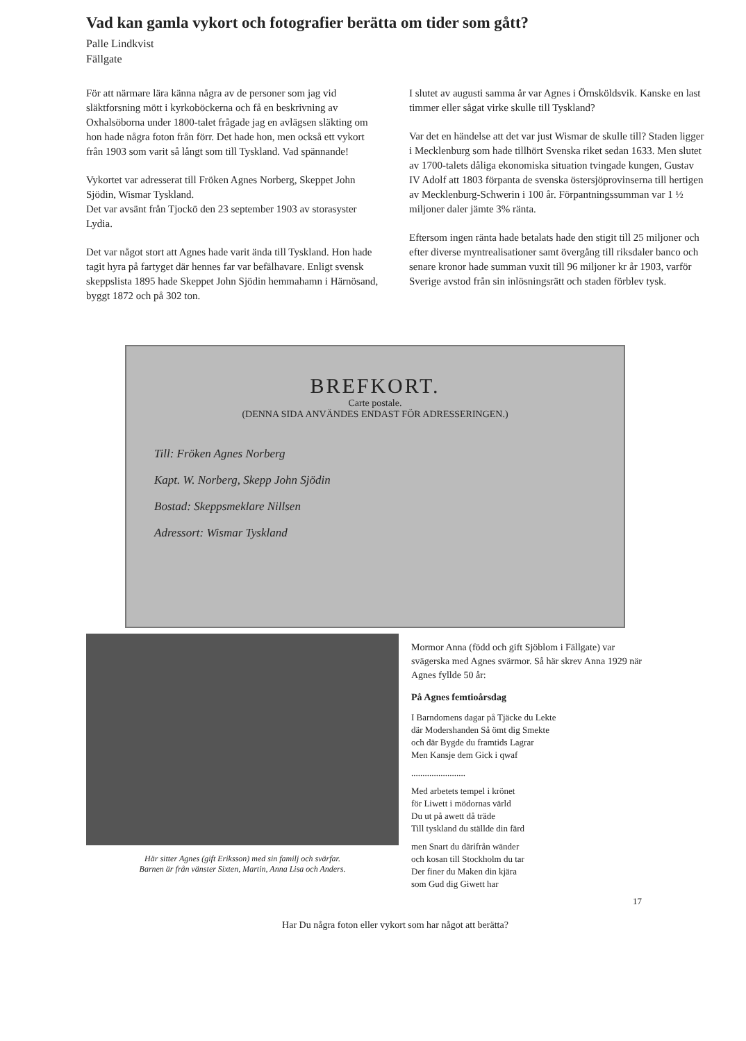Vad kan gamla vykort och fotografier berätta om tider som gått?
Palle Lindkvist
Fällgate
För att närmare lära känna några av de personer som jag vid släktforsning mött i kyrkoböckerna och få en beskrivning av Oxhalsöborna under 1800-talet frågade jag en avlägsen släkting om hon hade några foton från förr. Det hade hon, men också ett vykort från 1903 som varit så långt som till Tyskland. Vad spännande!
Vykortet var adresserat till Fröken Agnes Norberg, Skeppet John Sjödin, Wismar Tyskland.
Det var avsänt från Tjockö den 23 september 1903 av storasyster Lydia.
Det var något stort att Agnes hade varit ända till Tyskland. Hon hade tagit hyra på fartyget där hennes far var befälhavare. Enligt svensk skeppslista 1895 hade Skeppet John Sjödin hemmahamn i Härnösand, byggt 1872 och på 302 ton.
I slutet av augusti samma år var Agnes i Örnsköldsvik. Kanske en last timmer eller sågat virke skulle till Tyskland?
Var det en händelse att det var just Wismar de skulle till? Staden ligger i Mecklenburg som hade tillhört Svenska riket sedan 1633. Men slutet av 1700-talets dåliga ekonomiska situation tvingade kungen, Gustav IV Adolf att 1803 förpanta de svenska östersjöprovinserna till hertigen av Mecklenburg-Schwerin i 100 år. Förpantningssumman var 1 ½ miljoner daler jämte 3% ränta.
Eftersom ingen ränta hade betalats hade den stigit till 25 miljoner och efter diverse myntrealisationer samt övergång till riksdaler banco och senare kronor hade summan vuxit till 96 miljoner kr år 1903, varför Sverige avstod från sin inlösningsrätt och staden förblev tysk.
BREFKORT.
Carte postale.
(DENNA SIDA ANVÄNDES ENDAST FÖR ADRESSERINGEN.)
Till: Fröken Agnes Norberg
Kapt. W. Norberg, Skepp John Sjödin
Bostad: Skeppsmeklare Nillsen
Adressort: Wismar Tyskland
Här sitter Agnes (gift Eriksson) med sin familj och svärfar.
Barnen är från vänster Sixten, Martin, Anna Lisa och Anders.
Mormor Anna (född och gift Sjöblom i Fällgate) var svägerska med Agnes svärmor. Så här skrev Anna 1929 när Agnes fyllde 50 år:
På Agnes femtioårsdag
I Barndomens dagar på Tjäcke du Lekte
där Modershanden Så ömt dig Smekte
och där Bygde du framtids Lagrar
Men Kansje dem Gick i qwaf
........................
Med arbetets tempel i krönet
för Liwett i mödornas värld
Du ut på awett då träde
Till tyskland du ställde din färd
men Snart du därifrån wänder
och kosan till Stockholm du tar
Der finer du Maken din kjära
som Gud dig Giwett har
17
Har Du några foton eller vykort som har något att berätta?